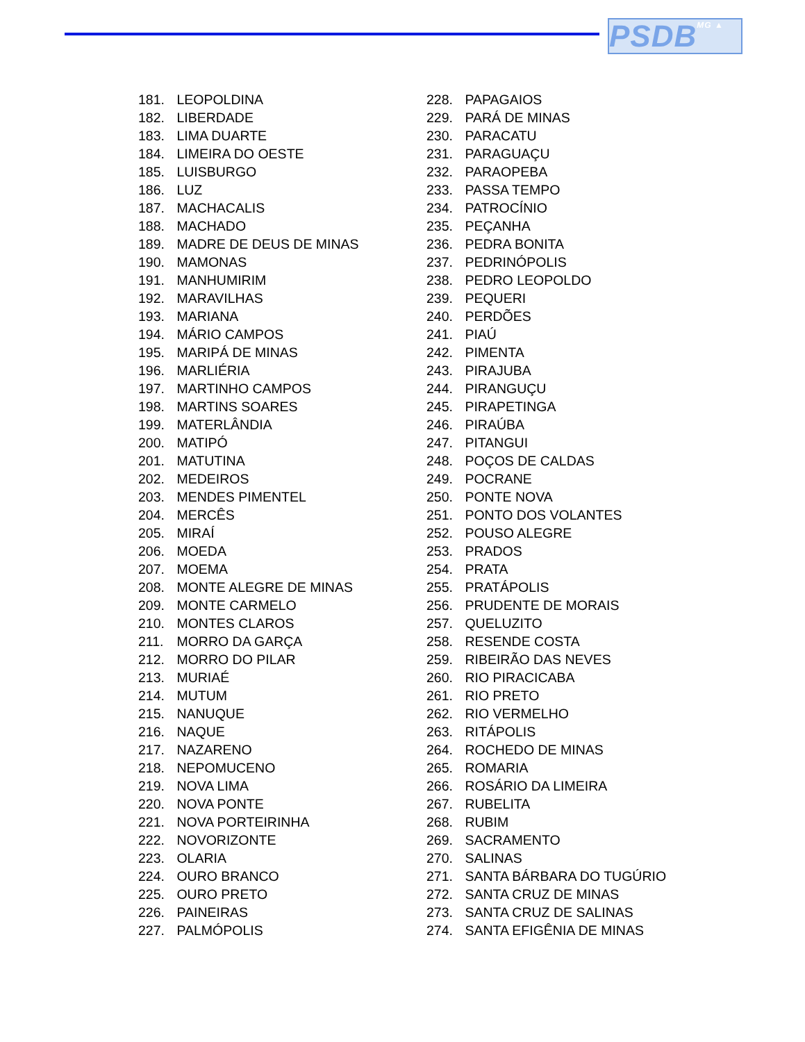PSDBMG ▲
181. LEOPOLDINA
182. LIBERDADE
183. LIMA DUARTE
184. LIMEIRA DO OESTE
185. LUISBURGO
186. LUZ
187. MACHACALIS
188. MACHADO
189. MADRE DE DEUS DE MINAS
190. MAMONAS
191. MANHUMIRIM
192. MARAVILHAS
193. MARIANA
194. MÁRIO CAMPOS
195. MARIPÁ DE MINAS
196. MARLIÉRIA
197. MARTINHO CAMPOS
198. MARTINS SOARES
199. MATERLÂNDIA
200. MATIPÓ
201. MATUTINA
202. MEDEIROS
203. MENDES PIMENTEL
204. MERCÊS
205. MIRAÍ
206. MOEDA
207. MOEMA
208. MONTE ALEGRE DE MINAS
209. MONTE CARMELO
210. MONTES CLAROS
211. MORRO DA GARÇA
212. MORRO DO PILAR
213. MURIAÉ
214. MUTUM
215. NANUQUE
216. NAQUE
217. NAZARENO
218. NEPOMUCENO
219. NOVA LIMA
220. NOVA PONTE
221. NOVA PORTEIRINHA
222. NOVORIZONTE
223. OLARIA
224. OURO BRANCO
225. OURO PRETO
226. PAINEIRAS
227. PALMÓPOLIS
228. PAPAGAIOS
229. PARÁ DE MINAS
230. PARACATU
231. PARAGUAÇU
232. PARAOPEBA
233. PASSA TEMPO
234. PATROCÍNIO
235. PEÇANHA
236. PEDRA BONITA
237. PEDRINÓPOLIS
238. PEDRO LEOPOLDO
239. PEQUERI
240. PERDÕES
241. PIAÚ
242. PIMENTA
243. PIRAJUBA
244. PIRANGUÇU
245. PIRAPETINGA
246. PIRAÚBA
247. PITANGUI
248. POÇOS DE CALDAS
249. POCRANE
250. PONTE NOVA
251. PONTO DOS VOLANTES
252. POUSO ALEGRE
253. PRADOS
254. PRATA
255. PRATÁPOLIS
256. PRUDENTE DE MORAIS
257. QUELUZITO
258. RESENDE COSTA
259. RIBEIRÃO DAS NEVES
260. RIO PIRACICABA
261. RIO PRETO
262. RIO VERMELHO
263. RITÁPOLIS
264. ROCHEDO DE MINAS
265. ROMARIA
266. ROSÁRIO DA LIMEIRA
267. RUBELITA
268. RUBIM
269. SACRAMENTO
270. SALINAS
271. SANTA BÁRBARA DO TUGÚRIO
272. SANTA CRUZ DE MINAS
273. SANTA CRUZ DE SALINAS
274. SANTA EFIGÊNIA DE MINAS